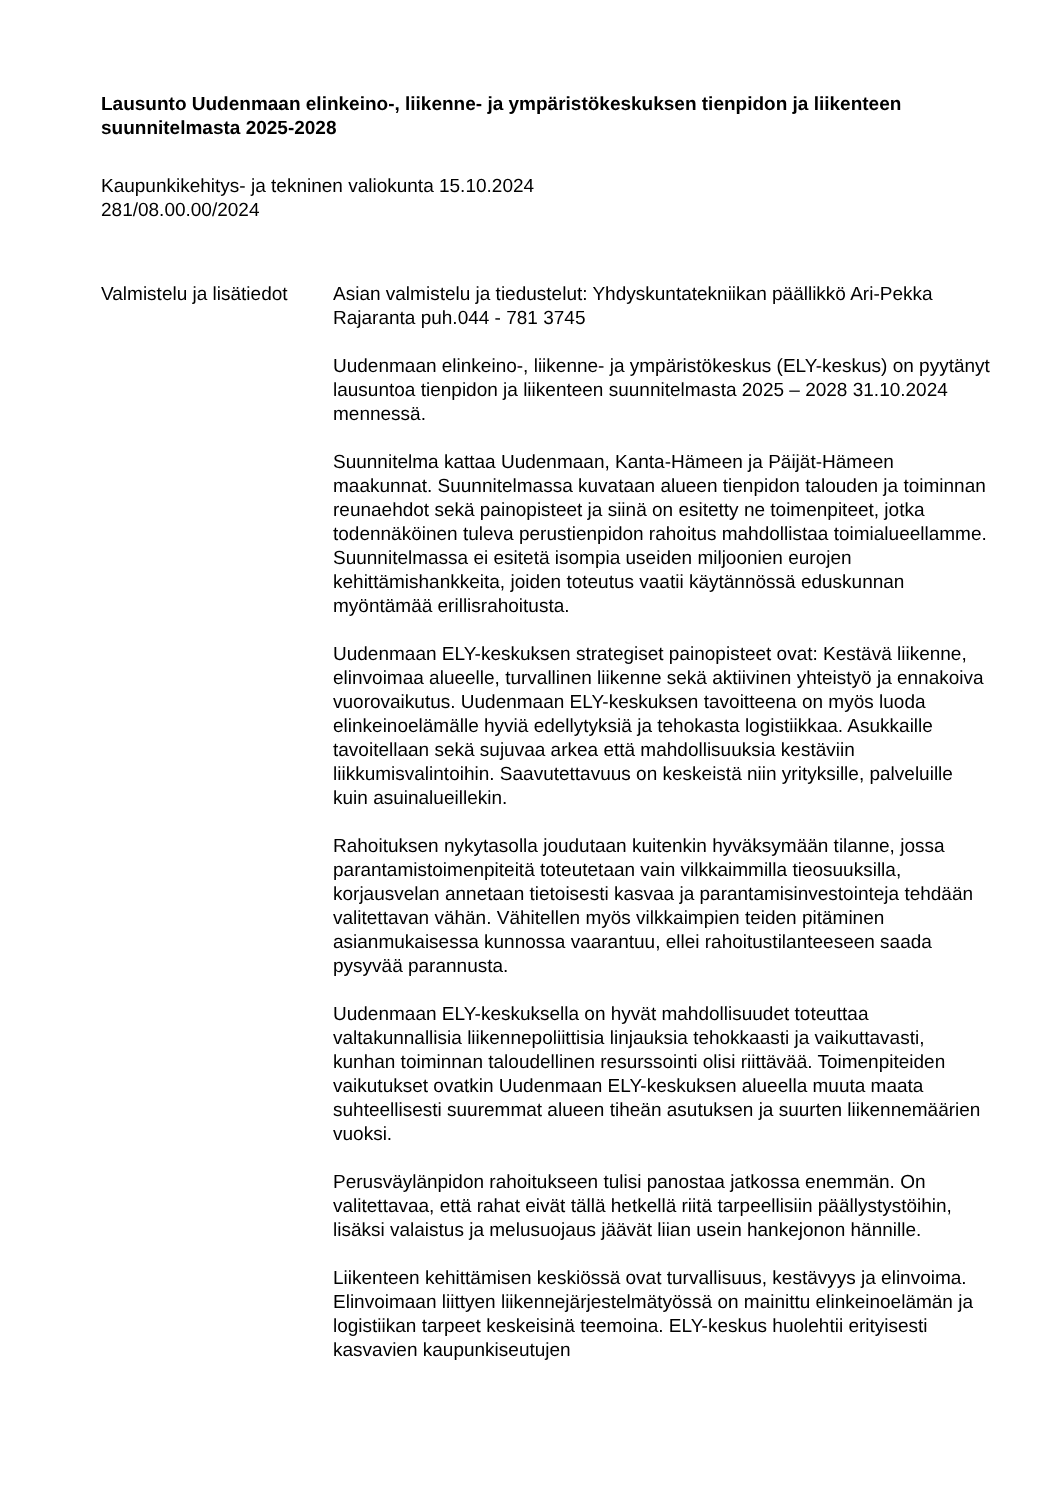Lausunto Uudenmaan elinkeino-, liikenne- ja ympäristökeskuksen tienpidon ja liikenteen suunnitelmasta 2025-2028
Kaupunkikehitys- ja tekninen valiokunta 15.10.2024
281/08.00.00/2024
Valmistelu ja lisätiedot
Asian valmistelu ja tiedustelut: Yhdyskuntatekniikan päällikkö Ari-Pekka Rajaranta puh.044 - 781 3745
Uudenmaan elinkeino-, liikenne- ja ympäristökeskus (ELY-keskus) on pyytänyt lausuntoa tienpidon ja liikenteen suunnitelmasta 2025 – 2028 31.10.2024 mennessä.
Suunnitelma kattaa Uudenmaan, Kanta-Hämeen ja Päijät-Hämeen maakunnat. Suunnitelmassa kuvataan alueen tienpidon talouden ja toiminnan reunaehdot sekä painopisteet ja siinä on esitetty ne toimenpiteet, jotka todennäköinen tuleva perustienpidon rahoitus mahdollistaa toimialueellamme. Suunnitelmassa ei esitetä isompia useiden miljoonien eurojen kehittämishankkeita, joiden toteutus vaatii käytännössä eduskunnan myöntämää erillisrahoitusta.
Uudenmaan ELY-keskuksen strategiset painopisteet ovat: Kestävä liikenne, elinvoimaa alueelle, turvallinen liikenne sekä aktiivinen yhteistyö ja ennakoiva vuorovaikutus. Uudenmaan ELY-keskuksen tavoitteena on myös luoda elinkeinoelämälle hyviä edellytyksiä ja tehokasta logistiikkaa. Asukkaille tavoitellaan sekä sujuvaa arkea että mahdollisuuksia kestäviin liikkumisvalintoihin. Saavutettavuus on keskeistä niin yrityksille, palveluille kuin asuinalueillekin.
Rahoituksen nykytasolla joudutaan kuitenkin hyväksymään tilanne, jossa parantamistoimenpiteitä toteutetaan vain vilkkaimmilla tieosuuksilla, korjausvelan annetaan tietoisesti kasvaa ja parantamisinvestointeja tehdään valitettavan vähän. Vähitellen myös vilkkaimpien teiden pitäminen asianmukaisessa kunnossa vaarantuu, ellei rahoitustilanteeseen saada pysyvää parannusta.
Uudenmaan ELY-keskuksella on hyvät mahdollisuudet toteuttaa valtakunnallisia liikennepoliittisia linjauksia tehokkaasti ja vaikuttavasti, kunhan toiminnan taloudellinen resurssointi olisi riittävää. Toimenpiteiden vaikutukset ovatkin Uudenmaan ELY-keskuksen alueella muuta maata suhteellisesti suuremmat alueen tiheän asutuksen ja suurten liikennemäärien vuoksi.
Perusväylänpidon rahoitukseen tulisi panostaa jatkossa enemmän. On valitettavaa, että rahat eivät tällä hetkellä riitä tarpeellisiin päällystystöihin, lisäksi valaistus ja melusuojaus jäävät liian usein hankejonon hännille.
Liikenteen kehittämisen keskiössä ovat turvallisuus, kestävyys ja elinvoima. Elinvoimaan liittyen liikennejärjestelmätyössä on mainittu elinkeinoelämän ja logistiikan tarpeet keskeisinä teemoina. ELY-keskus huolehtii erityisesti kasvavien kaupunkiseutujen